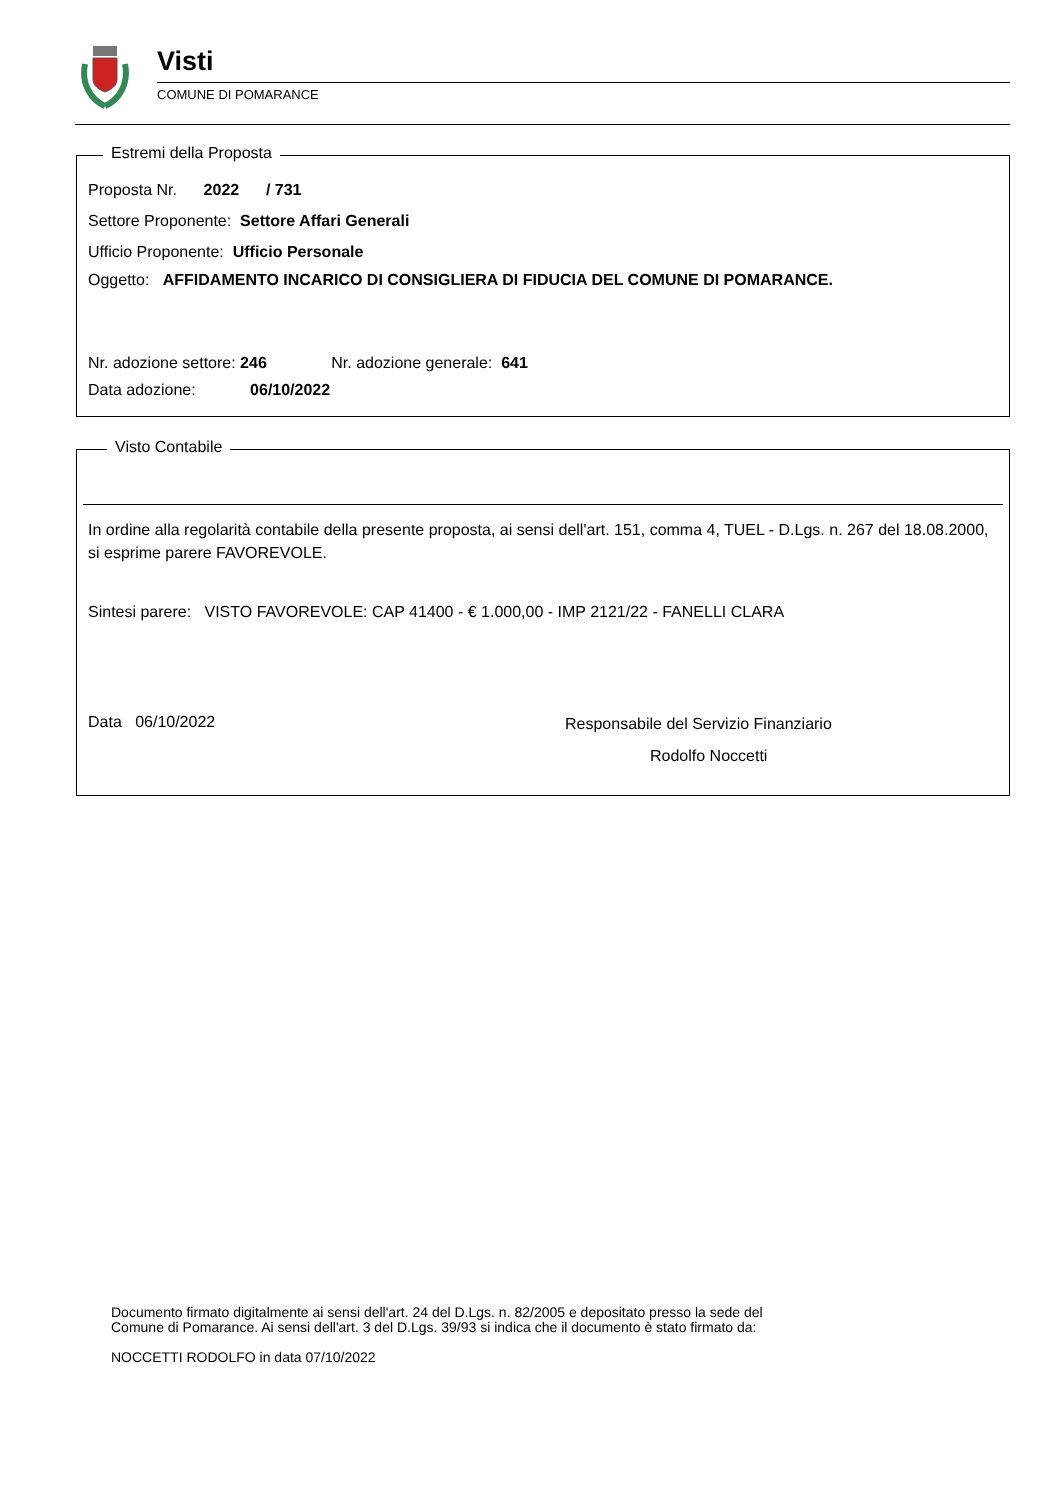Visti
COMUNE DI POMARANCE
Estremi della Proposta
Proposta Nr. 2022 / 731
Settore Proponente: Settore Affari Generali
Ufficio Proponente: Ufficio Personale
Oggetto: AFFIDAMENTO INCARICO DI CONSIGLIERA DI FIDUCIA DEL COMUNE DI POMARANCE.
Nr. adozione settore: 246 Nr. adozione generale: 641
Data adozione: 06/10/2022
Visto Contabile
In ordine alla regolarità contabile della presente proposta, ai sensi dell'art. 151, comma 4, TUEL - D.Lgs. n. 267 del 18.08.2000, si esprime parere FAVOREVOLE.
Sintesi parere: VISTO FAVOREVOLE: CAP 41400 - € 1.000,00 - IMP 2121/22 - FANELLI CLARA
Data 06/10/2022
Responsabile del Servizio Finanziario
Rodolfo Noccetti
Documento firmato digitalmente ai sensi dell'art. 24 del D.Lgs. n. 82/2005 e depositato presso la sede del
Comune di Pomarance. Ai sensi dell'art. 3 del D.Lgs. 39/93 si indica che il documento è stato firmato da:
NOCCETTI RODOLFO in data 07/10/2022